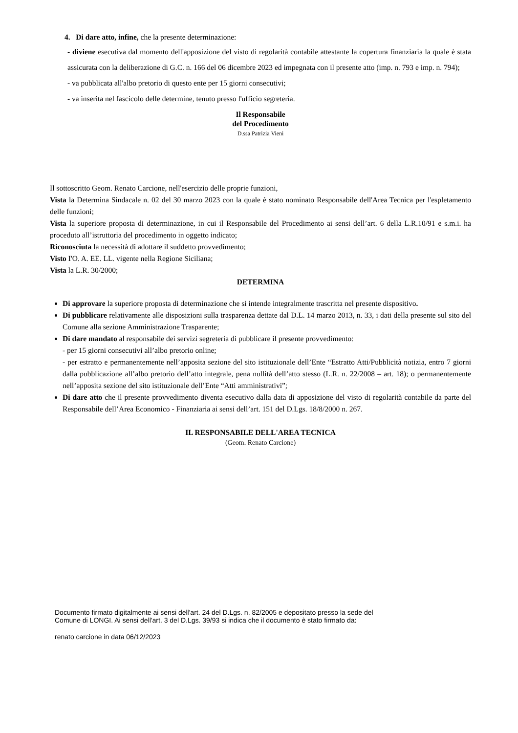4. Di dare atto, infine, che la presente determinazione:
- diviene esecutiva dal momento dell'apposizione del visto di regolarità contabile attestante la copertura finanziaria la quale è stata assicurata con la deliberazione di G.C. n. 166 del 06 dicembre 2023 ed impegnata con il presente atto (imp. n. 793 e imp. n. 794);
- va pubblicata all'albo pretorio di questo ente per 15 giorni consecutivi;
- va inserita nel fascicolo delle determine, tenuto presso l'ufficio segreteria.
Il Responsabile
del Procedimento
D.ssa Patrizia Vieni
Il sottoscritto Geom. Renato Carcione, nell'esercizio delle proprie funzioni,
Vista la Determina Sindacale n. 02 del 30 marzo 2023 con la quale è stato nominato Responsabile dell'Area Tecnica per l'espletamento delle funzioni;
Vista la superiore proposta di determinazione, in cui il Responsabile del Procedimento ai sensi dell’art. 6 della L.R.10/91 e s.m.i. ha proceduto all’istruttoria del procedimento in oggetto indicato;
Riconosciuta la necessità di adottare il suddetto provvedimento;
Visto I'O. A. EE. LL. vigente nella Regione Siciliana;
Vista la L.R. 30/2000;
DETERMINA
Di approvare la superiore proposta di determinazione che si intende integralmente trascritta nel presente dispositivo.
Di pubblicare relativamente alle disposizioni sulla trasparenza dettate dal D.L. 14 marzo 2013, n. 33, i dati della presente sul sito del Comune alla sezione Amministrazione Trasparente;
Di dare mandato al responsabile dei servizi segreteria di pubblicare il presente provvedimento:
- per 15 giorni consecutivi all’albo pretorio online;
- per estratto e permanentemente nell’apposita sezione del sito istituzionale dell’Ente “Estratto Atti/Pubblicità notizia, entro 7 giorni dalla pubblicazione all’albo pretorio dell’atto integrale, pena nullità dell’atto stesso (L.R. n. 22/2008 – art. 18); o permanentemente nell’apposita sezione del sito istituzionale dell’Ente “Atti amministrativi”;
Di dare atto che il presente provvedimento diventa esecutivo dalla data di apposizione del visto di regolarità contabile da parte del Responsabile dell’Area Economico - Finanziaria ai sensi dell’art. 151 del D.Lgs. 18/8/2000 n. 267.
IL RESPONSABILE DELL'AREA TECNICA
(Geom. Renato Carcione)
Documento firmato digitalmente ai sensi dell'art. 24 del D.Lgs. n. 82/2005 e depositato presso la sede del
Comune di LONGI. Ai sensi dell'art. 3 del D.Lgs. 39/93 si indica che il documento è stato firmato da:
renato carcione in data 06/12/2023